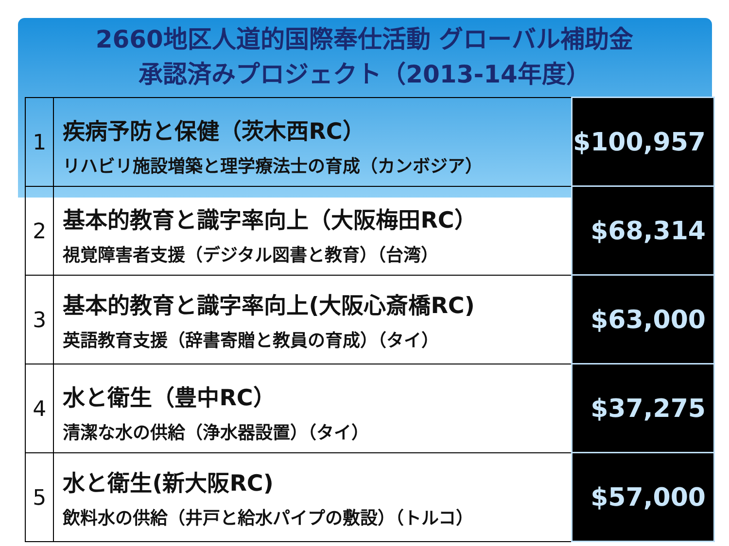2660地区人道的国際奉仕活動 グローバル補助金
承認済みプロジェクト（2013-14年度）
| 1 | 疾病予防と保健（茨木西RC） リハビリ施設増築と理学療法士の育成（カンボジア） | $100,957 |
| 2 | 基本的教育と識字率向上（大阪梅田RC） 視覚障害者支援（デジタル図書と教育）（台湾） | $68,314 |
| 3 | 基本的教育と識字率向上(大阪心斎橋RC) 英語教育支援（辞書寄贈と教員の育成）（タイ） | $63,000 |
| 4 | 水と衛生（豊中RC） 清潔な水の供給（浄水器設置）（タイ） | $37,275 |
| 5 | 水と衛生(新大阪RC) 飲料水の供給（井戸と給水パイプの敷設）（トルコ） | $57,000 |